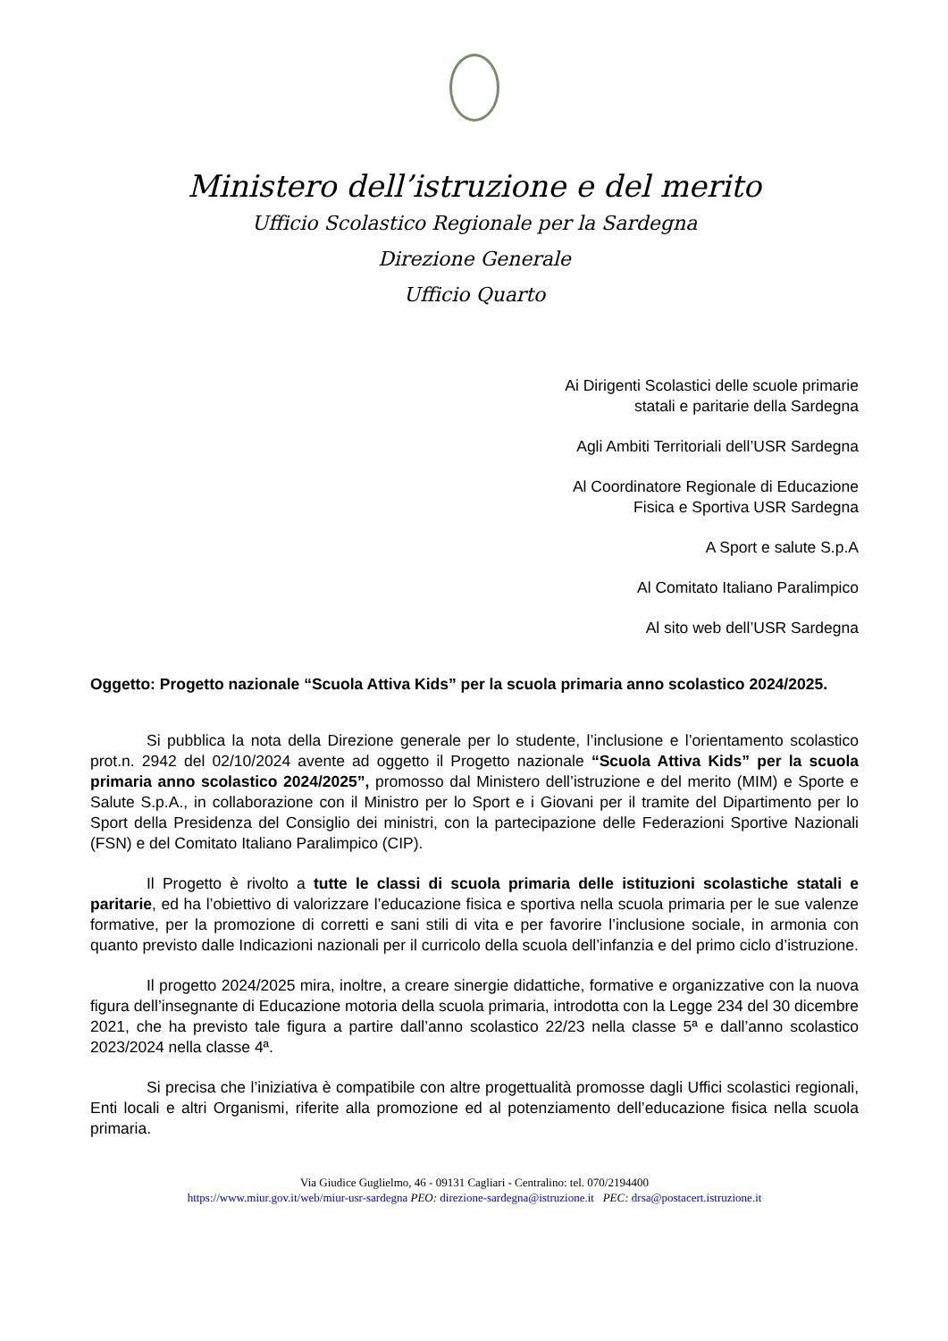Ministero dell’istruzione e del merito
Ufficio Scolastico Regionale per la Sardegna
Direzione Generale
Ufficio Quarto
Ai Dirigenti Scolastici delle scuole primarie
statali e paritarie della Sardegna
Agli Ambiti Territoriali dell’USR Sardegna
Al Coordinatore Regionale di Educazione
Fisica e Sportiva USR Sardegna
A Sport e salute S.p.A
Al Comitato Italiano Paralimpico
Al sito web dell’USR Sardegna
Oggetto: Progetto nazionale “Scuola Attiva Kids” per la scuola primaria anno scolastico 2024/2025.
Si pubblica la nota della Direzione generale per lo studente, l’inclusione e l’orientamento scolastico prot.n. 2942 del 02/10/2024 avente ad oggetto il Progetto nazionale “Scuola Attiva Kids” per la scuola primaria anno scolastico 2024/2025”, promosso dal Ministero dell’istruzione e del merito (MIM) e Sporte e Salute S.p.A., in collaborazione con il Ministro per lo Sport e i Giovani per il tramite del Dipartimento per lo Sport della Presidenza del Consiglio dei ministri, con la partecipazione delle Federazioni Sportive Nazionali (FSN) e del Comitato Italiano Paralimpico (CIP).
Il Progetto è rivolto a tutte le classi di scuola primaria delle istituzioni scolastiche statali e paritarie, ed ha l’obiettivo di valorizzare l’educazione fisica e sportiva nella scuola primaria per le sue valenze formative, per la promozione di corretti e sani stili di vita e per favorire l’inclusione sociale, in armonia con quanto previsto dalle Indicazioni nazionali per il curricolo della scuola dell’infanzia e del primo ciclo d’istruzione.
Il progetto 2024/2025 mira, inoltre, a creare sinergie didattiche, formative e organizzative con la nuova figura dell’insegnante di Educazione motoria della scuola primaria, introdotta con la Legge 234 del 30 dicembre 2021, che ha previsto tale figura a partire dall’anno scolastico 22/23 nella classe 5ª e dall’anno scolastico 2023/2024 nella classe 4ª.
Si precisa che l’iniziativa è compatibile con altre progettualità promosse dagli Uffici scolastici regionali, Enti locali e altri Organismi, riferite alla promozione ed al potenziamento dell’educazione fisica nella scuola primaria.
Via Giudice Guglielmo, 46 - 09131 Cagliari - Centralino: tel. 070/2194400
https://www.miur.gov.it/web/miur-usr-sardegna PEO: direzione-sardegna@istruzione.it PEC: drsa@postacert.istruzione.it